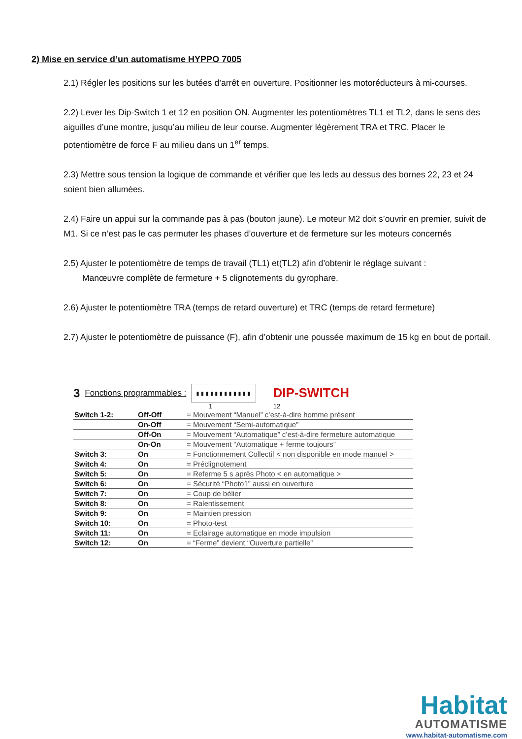2) Mise en service d’un automatisme HYPPO 7005
2.1) Régler les positions sur les butées d’arrêt en ouverture. Positionner les motoréducteurs à mi-courses.
2.2) Lever les Dip-Switch 1 et 12 en position ON. Augmenter les potentiomètres TL1 et TL2, dans le sens des aiguilles d’une montre, jusqu’au milieu de leur course. Augmenter légèrement TRA et TRC. Placer le potentiomètre de force F au milieu dans un 1<sup>er</sup> temps.
2.3) Mettre sous tension la logique de commande et vérifier que les leds au dessus des bornes 22, 23 et 24 soient bien allumées.
2.4) Faire un appui sur la commande pas à pas (bouton jaune). Le moteur M2 doit s’ouvrir en premier, suivit de M1. Si ce n’est pas le cas permuter les phases d’ouverture et de fermeture sur les moteurs concernés
2.5) Ajuster le potentiomètre de temps de travail (TL1) et(TL2) afin d’obtenir le réglage suivant :
Manœuvre complète de fermeture + 5 clignotements du gyrophare.
2.6) Ajuster le potentiomètre TRA (temps de retard ouverture) et TRC (temps de retard fermeture)
2.7) Ajuster le potentiomètre de puissance (F), afin d’obtenir une poussée maximum de 15 kg en bout de portail.
3 Fonctions programmables : ▮▮▮▮▮▮▮▮▮▮▮▮ DIP-SWITCH
1 12
| Switch 1-2: | Off-Off | = Mouvement “Manuel” c’est-à-dire homme présent |
| | On-Off | = Mouvement “Semi-automatique” |
| | Off-On | = Mouvement “Automatique” c’est-à-dire fermeture automatique |
| | On-On | = Mouvement “Automatique + ferme toujours” |
| Switch 3: | On | = Fonctionnement Collectif < non disponible en mode manuel > |
| Switch 4: | On | = Préclignotement |
| Switch 5: | On | = Referme 5 s après Photo < en automatique > |
| Switch 6: | On | = Sécurité “Photo1” aussi en ouverture |
| Switch 7: | On | = Coup de bélier |
| Switch 8: | On | = Ralentissement |
| Switch 9: | On | = Maintien pression |
| Switch 10: | On | = Photo-test |
| Switch 11: | On | = Eclairage automatique en mode impulsion |
| Switch 12: | On | = “Ferme” devient “Ouverture partielle” |
Habitat
AUTOMATISME
www.habitat-automatisme.com